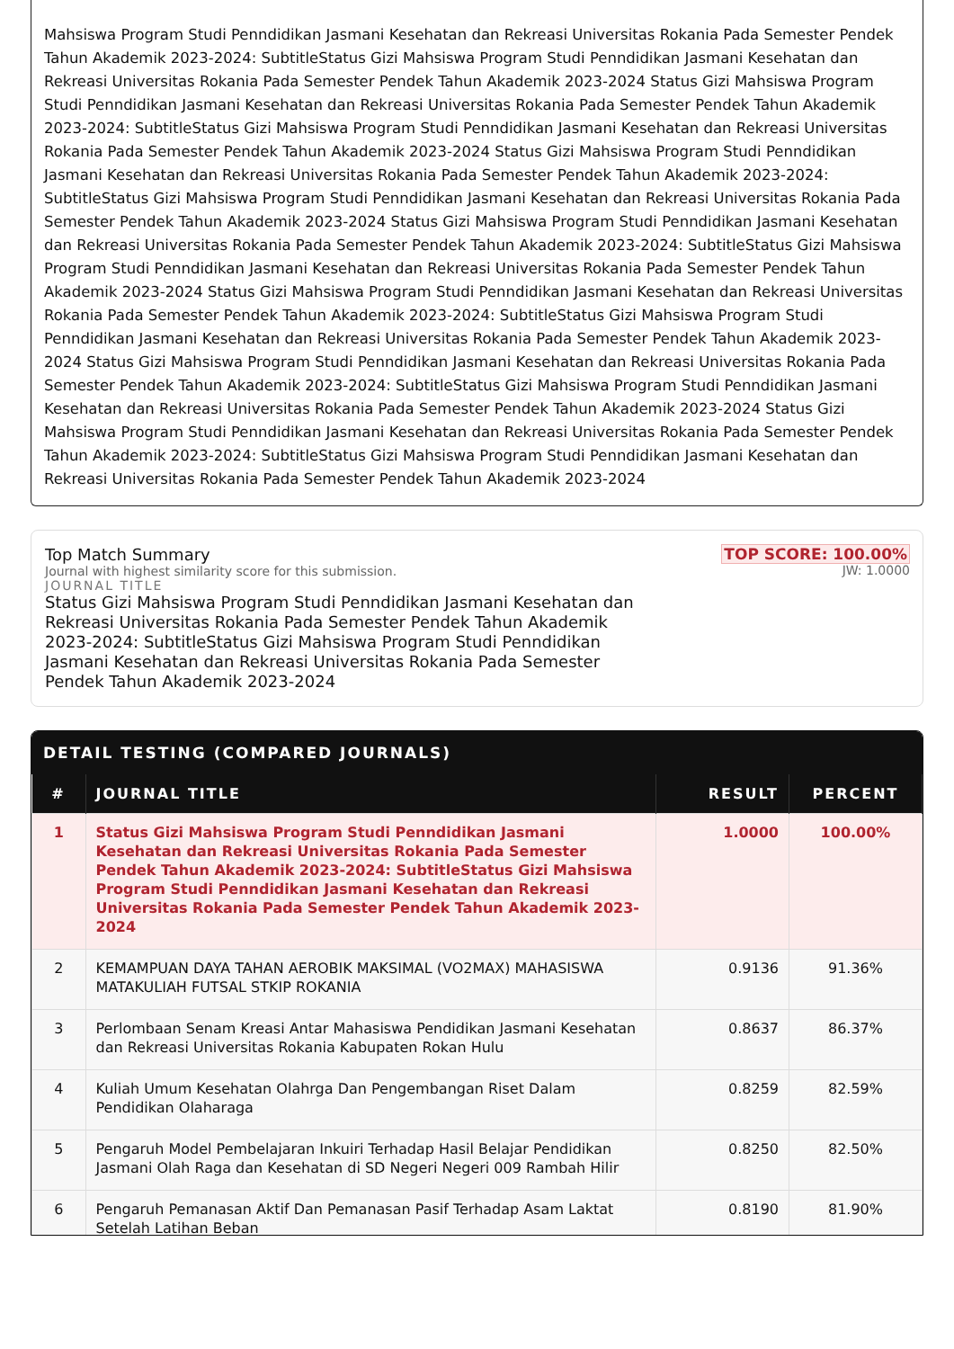Mahsiswa Program Studi Penndidikan Jasmani Kesehatan dan Rekreasi Universitas Rokania Pada Semester Pendek Tahun Akademik 2023-2024: SubtitleStatus Gizi Mahsiswa Program Studi Penndidikan Jasmani Kesehatan dan Rekreasi Universitas Rokania Pada Semester Pendek Tahun Akademik 2023-2024 Status Gizi Mahsiswa Program Studi Penndidikan Jasmani Kesehatan dan Rekreasi Universitas Rokania Pada Semester Pendek Tahun Akademik 2023-2024: SubtitleStatus Gizi Mahsiswa Program Studi Penndidikan Jasmani Kesehatan dan Rekreasi Universitas Rokania Pada Semester Pendek Tahun Akademik 2023-2024 Status Gizi Mahsiswa Program Studi Penndidikan Jasmani Kesehatan dan Rekreasi Universitas Rokania Pada Semester Pendek Tahun Akademik 2023-2024: SubtitleStatus Gizi Mahsiswa Program Studi Penndidikan Jasmani Kesehatan dan Rekreasi Universitas Rokania Pada Semester Pendek Tahun Akademik 2023-2024 Status Gizi Mahsiswa Program Studi Penndidikan Jasmani Kesehatan dan Rekreasi Universitas Rokania Pada Semester Pendek Tahun Akademik 2023-2024: SubtitleStatus Gizi Mahsiswa Program Studi Penndidikan Jasmani Kesehatan dan Rekreasi Universitas Rokania Pada Semester Pendek Tahun Akademik 2023-2024 Status Gizi Mahsiswa Program Studi Penndidikan Jasmani Kesehatan dan Rekreasi Universitas Rokania Pada Semester Pendek Tahun Akademik 2023-2024: SubtitleStatus Gizi Mahsiswa Program Studi Penndidikan Jasmani Kesehatan dan Rekreasi Universitas Rokania Pada Semester Pendek Tahun Akademik 2023-2024 Status Gizi Mahsiswa Program Studi Penndidikan Jasmani Kesehatan dan Rekreasi Universitas Rokania Pada Semester Pendek Tahun Akademik 2023-2024: SubtitleStatus Gizi Mahsiswa Program Studi Penndidikan Jasmani Kesehatan dan Rekreasi Universitas Rokania Pada Semester Pendek Tahun Akademik 2023-2024 Status Gizi Mahsiswa Program Studi Penndidikan Jasmani Kesehatan dan Rekreasi Universitas Rokania Pada Semester Pendek Tahun Akademik 2023-2024: SubtitleStatus Gizi Mahsiswa Program Studi Penndidikan Jasmani Kesehatan dan Rekreasi Universitas Rokania Pada Semester Pendek Tahun Akademik 2023-2024
Top Match Summary
Journal with highest similarity score for this submission.
JOURNAL TITLE
Status Gizi Mahsiswa Program Studi Penndidikan Jasmani Kesehatan dan Rekreasi Universitas Rokania Pada Semester Pendek Tahun Akademik 2023-2024: SubtitleStatus Gizi Mahsiswa Program Studi Penndidikan Jasmani Kesehatan dan Rekreasi Universitas Rokania Pada Semester Pendek Tahun Akademik 2023-2024
TOP SCORE: 100.00%
JW: 1.0000
DETAIL TESTING (COMPARED JOURNALS)
| # | JOURNAL TITLE | RESULT | PERCENT |
| --- | --- | --- | --- |
| 1 | Status Gizi Mahsiswa Program Studi Penndidikan Jasmani Kesehatan dan Rekreasi Universitas Rokania Pada Semester Pendek Tahun Akademik 2023-2024: SubtitleStatus Gizi Mahsiswa Program Studi Penndidikan Jasmani Kesehatan dan Rekreasi Universitas Rokania Pada Semester Pendek Tahun Akademik 2023-2024 | 1.0000 | 100.00% |
| 2 | KEMAMPUAN DAYA TAHAN AEROBIK MAKSIMAL (VO2MAX) MAHASISWA MATAKULIAH FUTSAL STKIP ROKANIA | 0.9136 | 91.36% |
| 3 | Perlombaan Senam Kreasi Antar Mahasiswa Pendidikan Jasmani Kesehatan dan Rekreasi Universitas Rokania Kabupaten Rokan Hulu | 0.8637 | 86.37% |
| 4 | Kuliah Umum Kesehatan Olahrga Dan Pengembangan Riset Dalam Pendidikan Olaharaga | 0.8259 | 82.59% |
| 5 | Pengaruh Model Pembelajaran Inkuiri Terhadap Hasil Belajar Pendidikan Jasmani Olah Raga dan Kesehatan di SD Negeri Negeri 009 Rambah Hilir | 0.8250 | 82.50% |
| 6 | Pengaruh Pemanasan Aktif Dan Pemanasan Pasif Terhadap Asam Laktat Setelah Latihan Beban | 0.8190 | 81.90% |